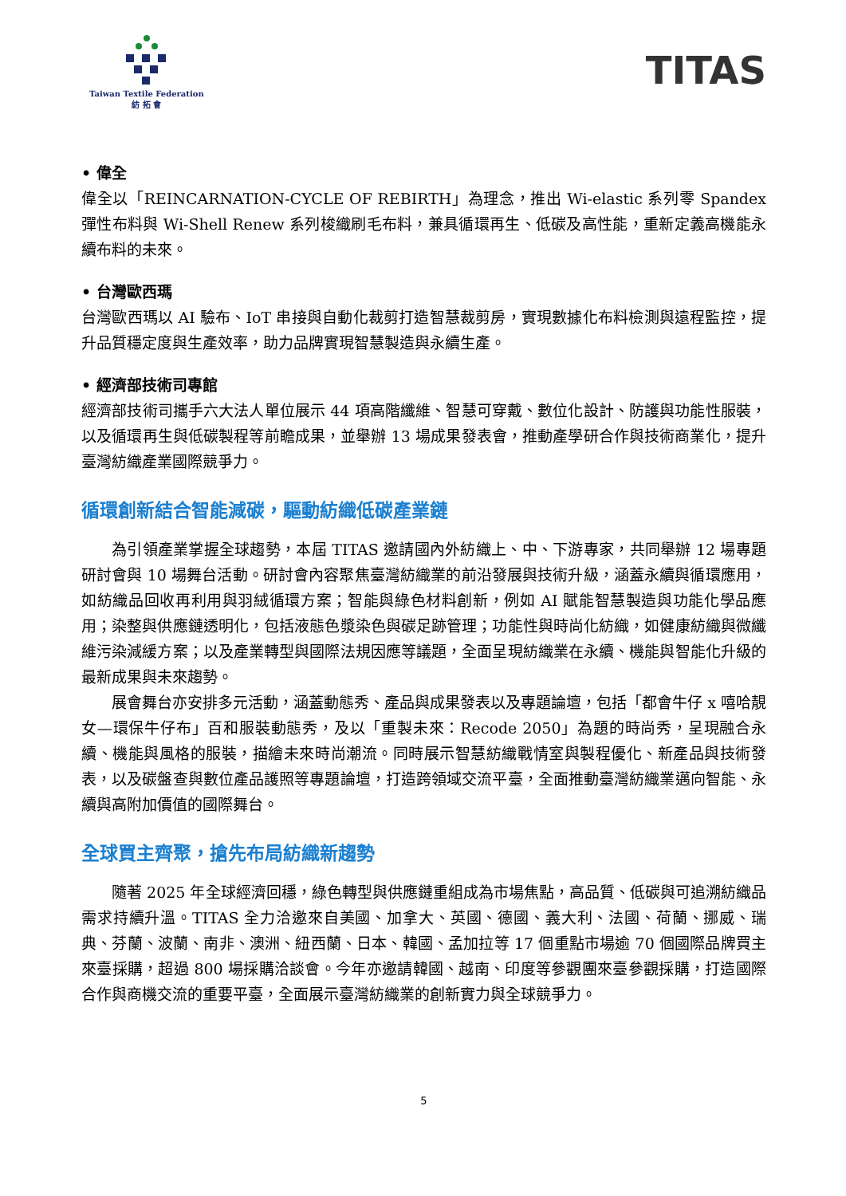Taiwan Textile Federation
紡 拓 會
TITAS
• 偉全
偉全以「REINCARNATION-CYCLE OF REBIRTH」為理念，推出 Wi-elastic 系列零 Spandex 彈性布料與 Wi-Shell Renew 系列梭織刷毛布料，兼具循環再生、低碳及高性能，重新定義高機能永續布料的未來。
• 台灣歐西瑪
台灣歐西瑪以 AI 驗布、IoT 串接與自動化裁剪打造智慧裁剪房，實現數據化布料檢測與遠程監控，提升品質穩定度與生產效率，助力品牌實現智慧製造與永續生產。
• 經濟部技術司專館
經濟部技術司攜手六大法人單位展示 44 項高階纖維、智慧可穿戴、數位化設計、防護與功能性服裝，以及循環再生與低碳製程等前瞻成果，並舉辦 13 場成果發表會，推動產學研合作與技術商業化，提升臺灣紡織產業國際競爭力。
循環創新結合智能減碳，驅動紡織低碳產業鏈
為引領產業掌握全球趨勢，本屆 TITAS 邀請國內外紡織上、中、下游專家，共同舉辦 12 場專題研討會與 10 場舞台活動。研討會內容聚焦臺灣紡織業的前沿發展與技術升級，涵蓋永續與循環應用，如紡織品回收再利用與羽絨循環方案；智能與綠色材料創新，例如 AI 賦能智慧製造與功能化學品應用；染整與供應鏈透明化，包括液態色漿染色與碳足跡管理；功能性與時尚化紡織，如健康紡織與微纖維污染減緩方案；以及產業轉型與國際法規因應等議題，全面呈現紡織業在永續、機能與智能化升級的最新成果與未來趨勢。
展會舞台亦安排多元活動，涵蓋動態秀、產品與成果發表以及專題論壇，包括「都會牛仔 x 嘻哈靚女—環保牛仔布」百和服裝動態秀，及以「重製未來：Recode 2050」為題的時尚秀，呈現融合永續、機能與風格的服裝，描繪未來時尚潮流。同時展示智慧紡織戰情室與製程優化、新產品與技術發表，以及碳盤查與數位產品護照等專題論壇，打造跨領域交流平臺，全面推動臺灣紡織業邁向智能、永續與高附加價值的國際舞台。
全球買主齊聚，搶先布局紡織新趨勢
隨著 2025 年全球經濟回穩，綠色轉型與供應鏈重組成為市場焦點，高品質、低碳與可追溯紡織品需求持續升溫。TITAS 全力洽邀來自美國、加拿大、英國、德國、義大利、法國、荷蘭、挪威、瑞典、芬蘭、波蘭、南非、澳洲、紐西蘭、日本、韓國、孟加拉等 17 個重點市場逾 70 個國際品牌買主來臺採購，超過 800 場採購洽談會。今年亦邀請韓國、越南、印度等參觀團來臺參觀採購，打造國際合作與商機交流的重要平臺，全面展示臺灣紡織業的創新實力與全球競爭力。
5